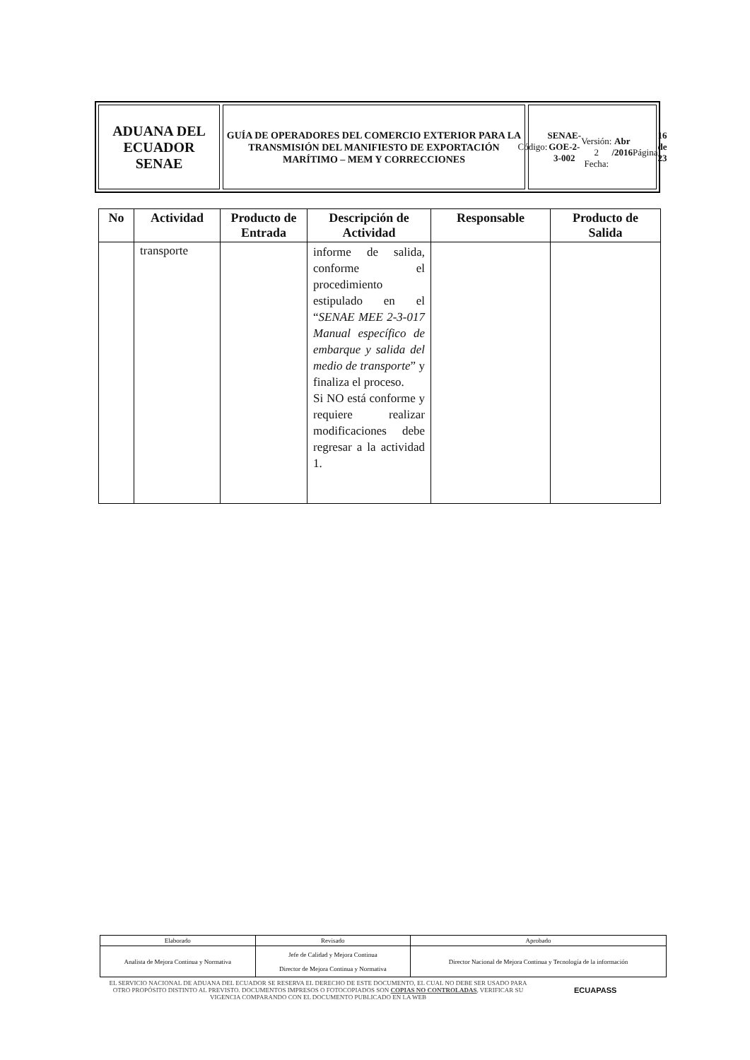ADUANA DEL ECUADOR
SENAE
GUÍA DE OPERADORES DEL COMERCIO EXTERIOR PARA LA TRANSMISIÓN DEL MANIFIESTO DE EXPORTACIÓN MARÍTIMO – MEM Y CORRECCIONES
Código:
SENAE-GOE-2-3-002
Versión: 2
Fecha: Abr /2016
Página 16 de 23
| No | Actividad | Producto de Entrada | Descripción de Actividad | Responsable | Producto de Salida |
| --- | --- | --- | --- | --- | --- |
| | transporte | | informe de salida, conforme el procedimiento estipulado en el “ SENAE MEE 2-3-017 Manual específico de embarque y salida del medio de transporte ” y finaliza el proceso. Si NO está conforme y requiere realizar modificaciones debe regresar a la actividad 1. | | |
| Elaborado | Revisado | Aprobado |
| Analista de Mejora Continua y Normativa | Jefe de Calidad y Mejora Continua Director de Mejora Continua y Normativa | Director Nacional de Mejora Continua y Tecnología de la información |
EL SERVICIO NACIONAL DE ADUANA DEL ECUADOR SE RESERVA EL DERECHO DE ESTE DOCUMENTO, EL CUAL NO DEBE SER USADO PARA OTRO PROPÓSITO DISTINTO AL PREVISTO. DOCUMENTOS IMPRESOS O FOTOCOPIADOS SON COPIAS NO CONTROLADAS, VERIFICAR SU VIGENCIA COMPARANDO CON EL DOCUMENTO PUBLICADO EN LA WEB
ECUAPASS